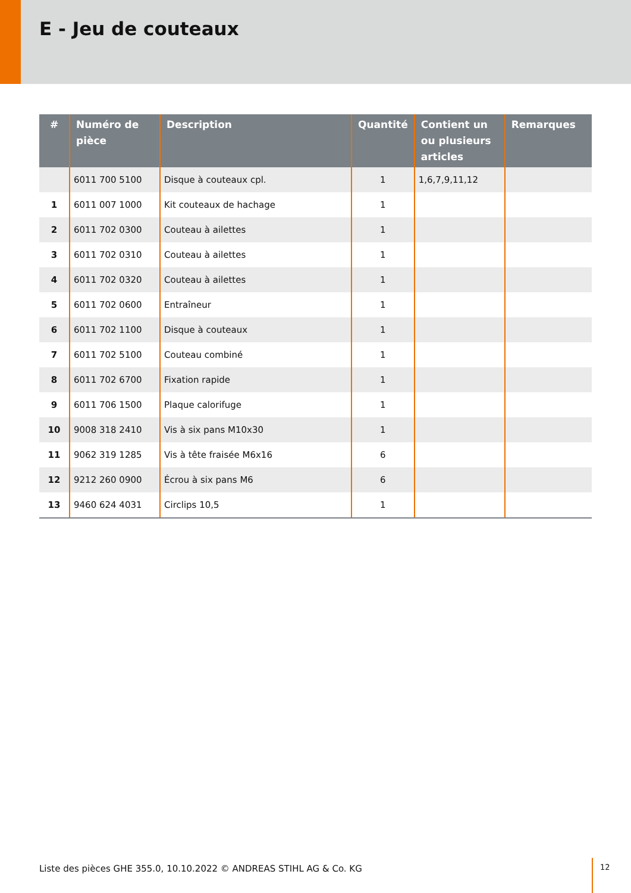E - Jeu de couteaux
| # | Numéro de pièce | Description | Quantité | Contient un ou plusieurs articles | Remarques |
| --- | --- | --- | --- | --- | --- |
| | 6011 700 5100 | Disque à couteaux cpl. | 1 | 1,6,7,9,11,12 | |
| 1 | 6011 007 1000 | Kit couteaux de hachage | 1 | | |
| 2 | 6011 702 0300 | Couteau à ailettes | 1 | | |
| 3 | 6011 702 0310 | Couteau à ailettes | 1 | | |
| 4 | 6011 702 0320 | Couteau à ailettes | 1 | | |
| 5 | 6011 702 0600 | Entraîneur | 1 | | |
| 6 | 6011 702 1100 | Disque à couteaux | 1 | | |
| 7 | 6011 702 5100 | Couteau combiné | 1 | | |
| 8 | 6011 702 6700 | Fixation rapide | 1 | | |
| 9 | 6011 706 1500 | Plaque calorifuge | 1 | | |
| 10 | 9008 318 2410 | Vis à six pans M10x30 | 1 | | |
| 11 | 9062 319 1285 | Vis à tête fraisée M6x16 | 6 | | |
| 12 | 9212 260 0900 | Écrou à six pans M6 | 6 | | |
| 13 | 9460 624 4031 | Circlips 10,5 | 1 | | |
Liste des pièces GHE 355.0, 10.10.2022 © ANDREAS STIHL AG & Co. KG
12